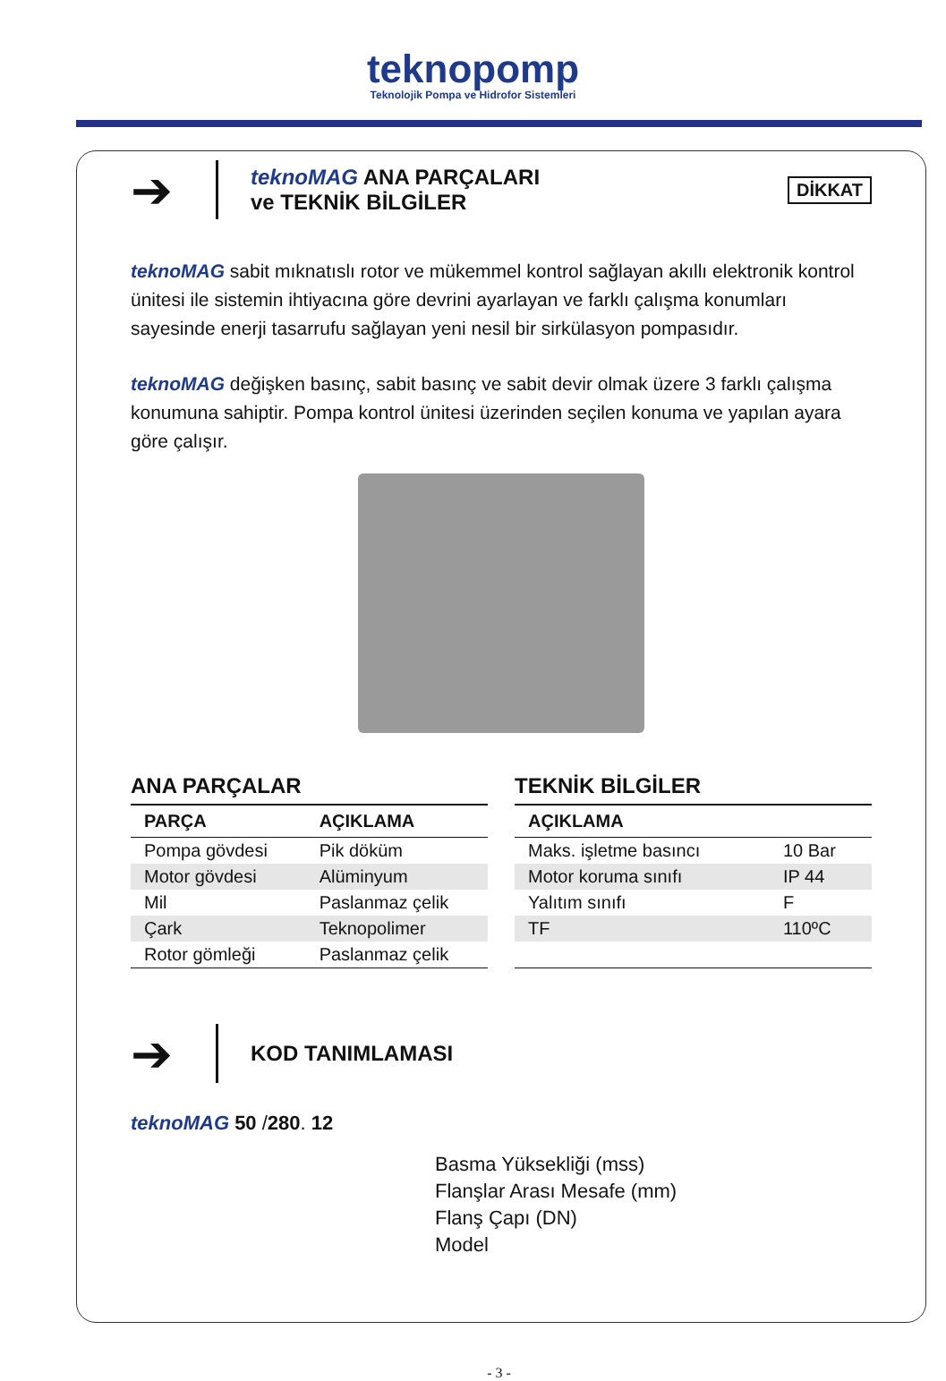teknopomp
Teknolojik Pompa ve Hidrofor Sistemleri
➔
teknoMAG ANA PARÇALARI
ve TEKNİK BİLGİLER
DİKKAT
teknoMAG sabit mıknatıslı rotor ve mükemmel kontrol sağlayan akıllı elektronik kontrol ünitesi ile sistemin ihtiyacına göre devrini ayarlayan ve farklı çalışma konumları sayesinde enerji tasarrufu sağlayan yeni nesil bir sirkülasyon pompasıdır.
teknoMAG değişken basınç, sabit basınç ve sabit devir olmak üzere 3 farklı çalışma konumuna sahiptir. Pompa kontrol ünitesi üzerinden seçilen konuma ve yapılan ayara göre çalışır.
ANA PARÇALAR
| PARÇA | AÇIKLAMA |
| --- | --- |
| Pompa gövdesi | Pik döküm |
| Motor gövdesi | Alüminyum |
| Mil | Paslanmaz çelik |
| Çark | Teknopolimer |
| Rotor gömleği | Paslanmaz çelik |
TEKNİK BİLGİLER
| AÇIKLAMA | |
| --- | --- |
| Maks. işletme basıncı | 10 Bar |
| Motor koruma sınıfı | IP 44 |
| Yalıtım sınıfı | F |
| TF | 110ºC |
➔
KOD TANIMLAMASI
teknoMAG 50 /280. 12
Basma Yüksekliği (mss)
Flanşlar Arası Mesafe (mm)
Flanş Çapı (DN)
Model
- 3 -